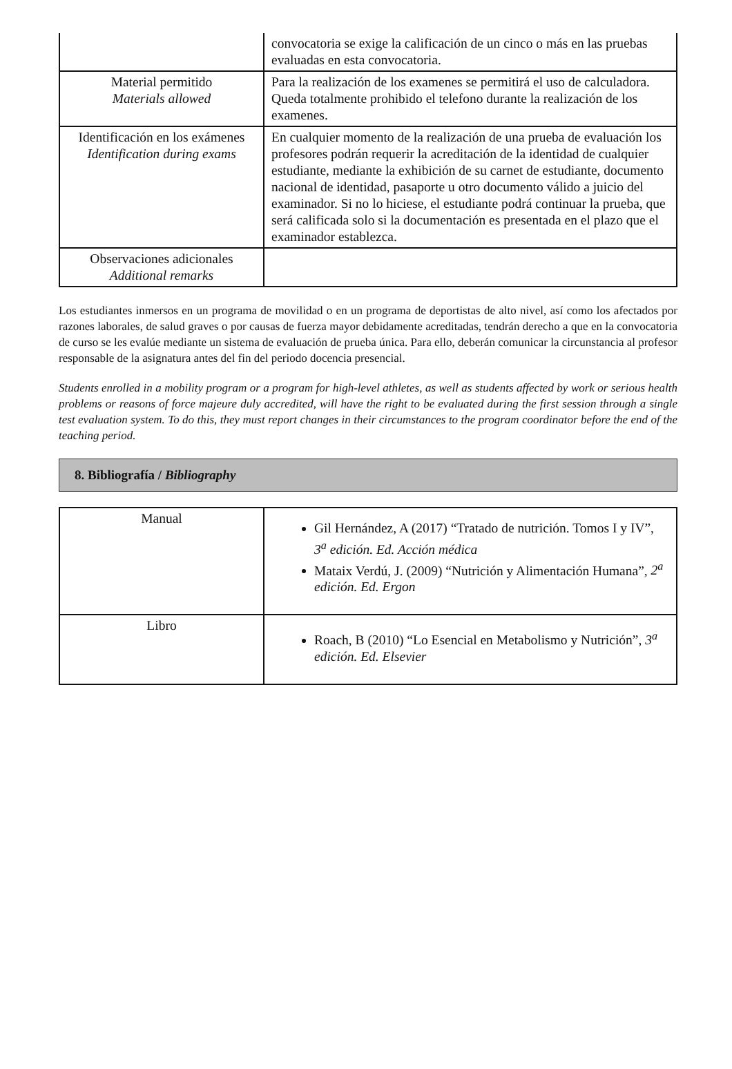| | convocatoria se exige la calificación de un cinco o más en las pruebas evaluadas en esta convocatoria. |
| Material permitido Materials allowed | Para la realización de los examenes se permitirá el uso de calculadora. Queda totalmente prohibido el telefono durante la realización de los examenes. |
| Identificación en los exámenes Identification during exams | En cualquier momento de la realización de una prueba de evaluación los profesores podrán requerir la acreditación de la identidad de cualquier estudiante, mediante la exhibición de su carnet de estudiante, documento nacional de identidad, pasaporte u otro documento válido a juicio del examinador. Si no lo hiciese, el estudiante podrá continuar la prueba, que será calificada solo si la documentación es presentada en el plazo que el examinador establezca. |
| Observaciones adicionales Additional remarks | |
Los estudiantes inmersos en un programa de movilidad o en un programa de deportistas de alto nivel, así como los afectados por razones laborales, de salud graves o por causas de fuerza mayor debidamente acreditadas, tendrán derecho a que en la convocatoria de curso se les evalúe mediante un sistema de evaluación de prueba única. Para ello, deberán comunicar la circunstancia al profesor responsable de la asignatura antes del fin del periodo docencia presencial.
Students enrolled in a mobility program or a program for high-level athletes, as well as students affected by work or serious health problems or reasons of force majeure duly accredited, will have the right to be evaluated during the first session through a single test evaluation system. To do this, they must report changes in their circumstances to the program coordinator before the end of the teaching period.
8. Bibliografía / Bibliography
| Manual | Gil Hernández, A (2017) “Tratado de nutrición. Tomos I y IV”, 3<sup>a</sup> edición. Ed. Acción médica Mataix Verdú, J. (2009) “Nutrición y Alimentación Humana”, 2<sup>a</sup> edición. Ed. Ergon |
| Libro | Roach, B (2010) “Lo Esencial en Metabolismo y Nutrición”, 3<sup>a</sup> edición. Ed. Elsevier |